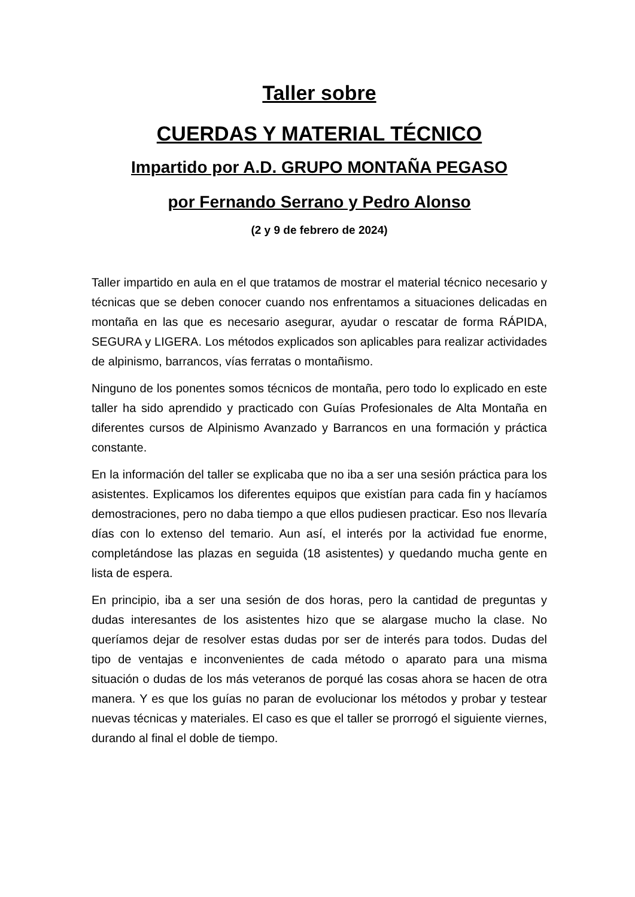Taller sobre
CUERDAS Y MATERIAL TÉCNICO
Impartido por A.D. GRUPO MONTAÑA PEGASO
por Fernando Serrano y Pedro Alonso
(2 y 9 de febrero de 2024)
Taller impartido en aula en el que tratamos de mostrar el material técnico necesario y técnicas que se deben conocer cuando nos enfrentamos a situaciones delicadas en montaña en las que es necesario asegurar, ayudar o rescatar de forma RÁPIDA, SEGURA y LIGERA. Los métodos explicados son aplicables para realizar actividades de alpinismo, barrancos, vías ferratas o montañismo.
Ninguno de los ponentes somos técnicos de montaña, pero todo lo explicado en este taller ha sido aprendido y practicado con Guías Profesionales de Alta Montaña en diferentes cursos de Alpinismo Avanzado y Barrancos en una formación y práctica constante.
En la información del taller se explicaba que no iba a ser una sesión práctica para los asistentes. Explicamos los diferentes equipos que existían para cada fin y hacíamos demostraciones, pero no daba tiempo a que ellos pudiesen practicar. Eso nos llevaría días con lo extenso del temario. Aun así, el interés por la actividad fue enorme, completándose las plazas en seguida (18 asistentes) y quedando mucha gente en lista de espera.
En principio, iba a ser una sesión de dos horas, pero la cantidad de preguntas y dudas interesantes de los asistentes hizo que se alargase mucho la clase. No queríamos dejar de resolver estas dudas por ser de interés para todos. Dudas del tipo de ventajas e inconvenientes de cada método o aparato para una misma situación o dudas de los más veteranos de porqué las cosas ahora se hacen de otra manera. Y es que los guías no paran de evolucionar los métodos y probar y testear nuevas técnicas y materiales. El caso es que el taller se prorrogó el siguiente viernes, durando al final el doble de tiempo.